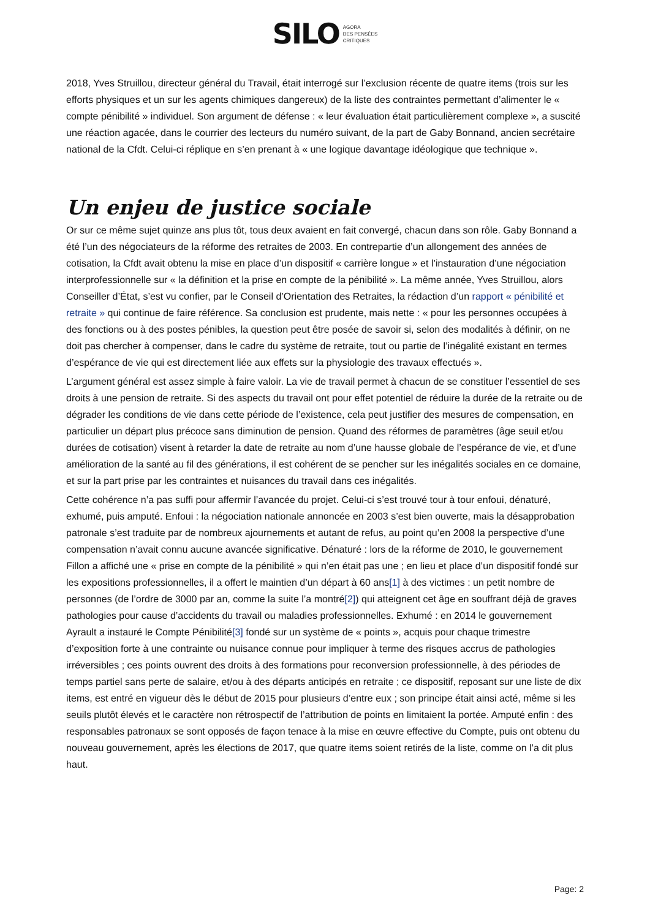SILO AGORA
DES PENSÉES
CRITIQUES
2018, Yves Struillou, directeur général du Travail, était interrogé sur l’exclusion récente de quatre items (trois sur les efforts physiques et un sur les agents chimiques dangereux) de la liste des contraintes permettant d’alimenter le « compte pénibilité » individuel. Son argument de défense : « leur évaluation était particulièrement complexe », a suscité une réaction agacée, dans le courrier des lecteurs du numéro suivant, de la part de Gaby Bonnand, ancien secrétaire national de la Cfdt. Celui-ci réplique en s’en prenant à « une logique davantage idéologique que technique ».
Un enjeu de justice sociale
Or sur ce même sujet quinze ans plus tôt, tous deux avaient en fait convergé, chacun dans son rôle. Gaby Bonnand a été l’un des négociateurs de la réforme des retraites de 2003. En contrepartie d’un allongement des années de cotisation, la Cfdt avait obtenu la mise en place d’un dispositif « carrière longue » et l’instauration d’une négociation interprofessionnelle sur « la définition et la prise en compte de la pénibilité ». La même année, Yves Struillou, alors Conseiller d’État, s’est vu confier, par le Conseil d’Orientation des Retraites, la rédaction d’un rapport « pénibilité et retraite » qui continue de faire référence. Sa conclusion est prudente, mais nette : « pour les personnes occupées à des fonctions ou à des postes pénibles, la question peut être posée de savoir si, selon des modalités à définir, on ne doit pas chercher à compenser, dans le cadre du système de retraite, tout ou partie de l’inégalité existant en termes d’espérance de vie qui est directement liée aux effets sur la physiologie des travaux effectués ».
L’argument général est assez simple à faire valoir. La vie de travail permet à chacun de se constituer l’essentiel de ses droits à une pension de retraite. Si des aspects du travail ont pour effet potentiel de réduire la durée de la retraite ou de dégrader les conditions de vie dans cette période de l’existence, cela peut justifier des mesures de compensation, en particulier un départ plus précoce sans diminution de pension. Quand des réformes de paramètres (âge seuil et/ou durées de cotisation) visent à retarder la date de retraite au nom d’une hausse globale de l’espérance de vie, et d’une amélioration de la santé au fil des générations, il est cohérent de se pencher sur les inégalités sociales en ce domaine, et sur la part prise par les contraintes et nuisances du travail dans ces inégalités.
Cette cohérence n’a pas suffi pour affermir l’avancée du projet. Celui-ci s’est trouvé tour à tour enfoui, dénaturé, exhumé, puis amputé. Enfoui : la négociation nationale annoncée en 2003 s’est bien ouverte, mais la désapprobation patronale s’est traduite par de nombreux ajournements et autant de refus, au point qu’en 2008 la perspective d’une compensation n’avait connu aucune avancée significative. Dénaturé : lors de la réforme de 2010, le gouvernement Fillon a affiché une « prise en compte de la pénibilité » qui n’en était pas une ; en lieu et place d’un dispositif fondé sur les expositions professionnelles, il a offert le maintien d’un départ à 60 ans[1] à des victimes : un petit nombre de personnes (de l’ordre de 3000 par an, comme la suite l’a montré[2]) qui atteignent cet âge en souffrant déjà de graves pathologies pour cause d’accidents du travail ou maladies professionnelles. Exhumé : en 2014 le gouvernement Ayrault a instauré le Compte Pénibilité[3] fondé sur un système de « points », acquis pour chaque trimestre d’exposition forte à une contrainte ou nuisance connue pour impliquer à terme des risques accrus de pathologies irréversibles ; ces points ouvrent des droits à des formations pour reconversion professionnelle, à des périodes de temps partiel sans perte de salaire, et/ou à des départs anticipés en retraite ; ce dispositif, reposant sur une liste de dix items, est entré en vigueur dès le début de 2015 pour plusieurs d’entre eux ; son principe était ainsi acté, même si les seuils plutôt élevés et le caractère non rétrospectif de l’attribution de points en limitaient la portée. Amputé enfin : des responsables patronaux se sont opposés de façon tenace à la mise en œuvre effective du Compte, puis ont obtenu du nouveau gouvernement, après les élections de 2017, que quatre items soient retirés de la liste, comme on l’a dit plus haut.
Page: 2